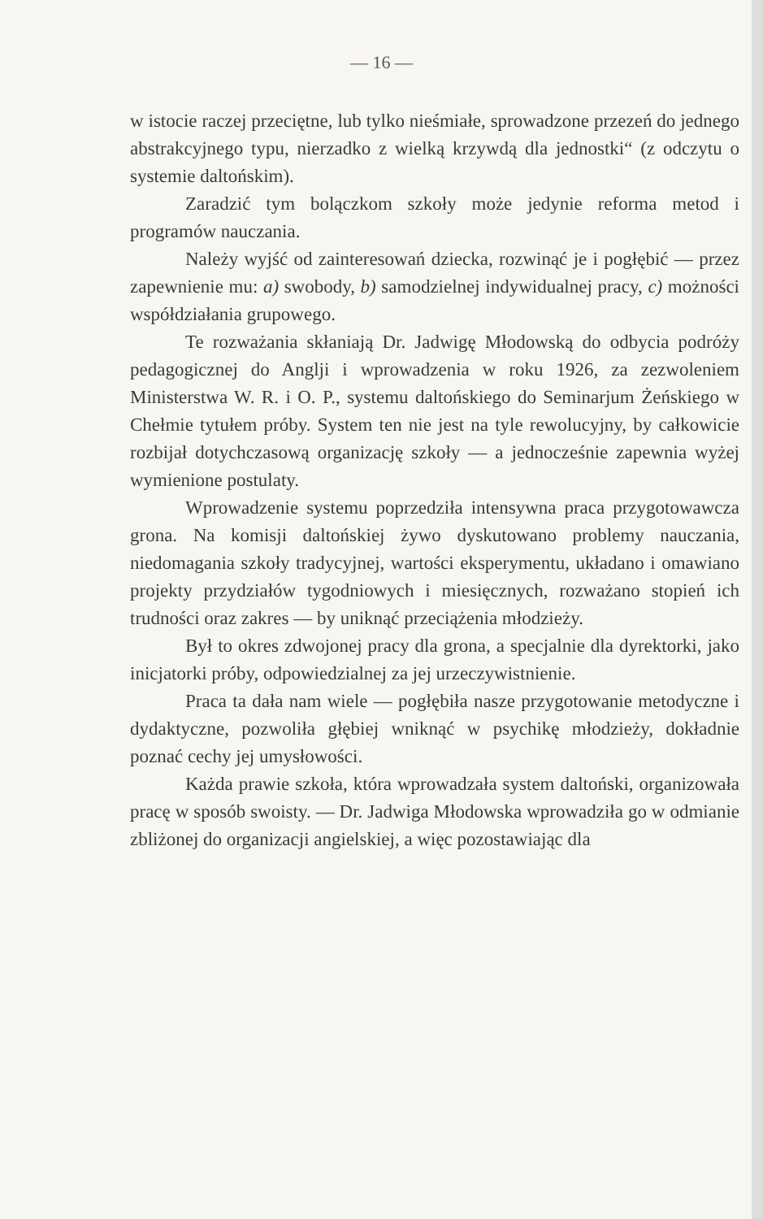— 16 —
w istocie raczej przeciętne, lub tylko nieśmiałe, sprowadzone przezeń do jednego abstrakcyjnego typu, nierzadko z wielką krzywdą dla jednostki“ (z odczytu o systemie daltońskim).
Zaradzić tym bolączkom szkoły może jedynie reforma metod i programów nauczania.
Należy wyjść od zainteresowań dziecka, rozwinąć je i pogłębić — przez zapewnienie mu: a) swobody, b) samodzielnej indywidualnej pracy, c) możności współdziałania grupowego.
Te rozważania skłaniają Dr. Jadwigę Młodowską do odbycia podróży pedagogicznej do Anglji i wprowadzenia w roku 1926, za zezwoleniem Ministerstwa W. R. i O. P., systemu daltońskiego do Seminarjum Żeńskiego w Chełmie tytułem próby. System ten nie jest na tyle rewolucyjny, by całkowicie rozbijał dotychczasową organizację szkoły — a jednocześnie zapewnia wyżej wymienione postulaty.
Wprowadzenie systemu poprzedziła intensywna praca przygotowawcza grona. Na komisji daltońskiej żywo dyskutowano problemy nauczania, niedomagania szkoły tradycyjnej, wartości eksperymentu, układano i omawiano projekty przydziałów tygodniowych i miesięcznych, rozważano stopień ich trudności oraz zakres — by uniknąć przeciążenia młodzieży.
Był to okres zdwojonej pracy dla grona, a specjalnie dla dyrektorki, jako inicjatorki próby, odpowiedzialnej za jej urzeczywistnienie.
Praca ta dała nam wiele — pogłębiła nasze przygotowanie metodyczne i dydaktyczne, pozwoliła głębiej wniknąć w psychikę młodzieży, dokładnie poznać cechy jej umysłowości.
Każda prawie szkoła, która wprowadzała system daltoński, organizowała pracę w sposób swoisty. — Dr. Jadwiga Młodowska wprowadziła go w odmianie zbliżonej do organizacji angielskiej, a więc pozostawiając dla